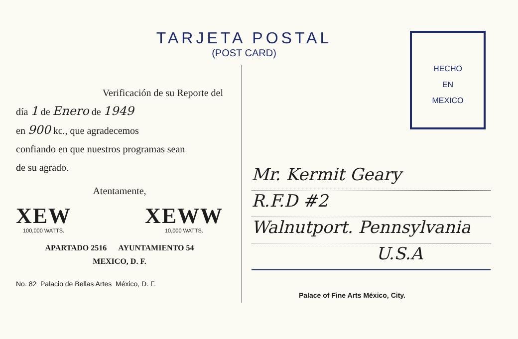TARJETA POSTAL
(POST CARD)
HECHO
EN
MEXICO
Verificación de su Reporte del
día 1 de Enero de 1949
en 900 kc., que agradecemos
confiando en que nuestros programas sean
de su agrado.
Atentamente,
XEW
100,000 WATTS.
XEWW
10,000 WATTS.
APARTADO 2516 AYUNTAMIENTO 54
MEXICO, D. F.
No. 82 Palacio de Bellas Artes México, D. F.
Mr. Kermit Geary
R.F.D #2
Walnutport. Pennsylvania
U.S.A
Palace of Fine Arts México, City.